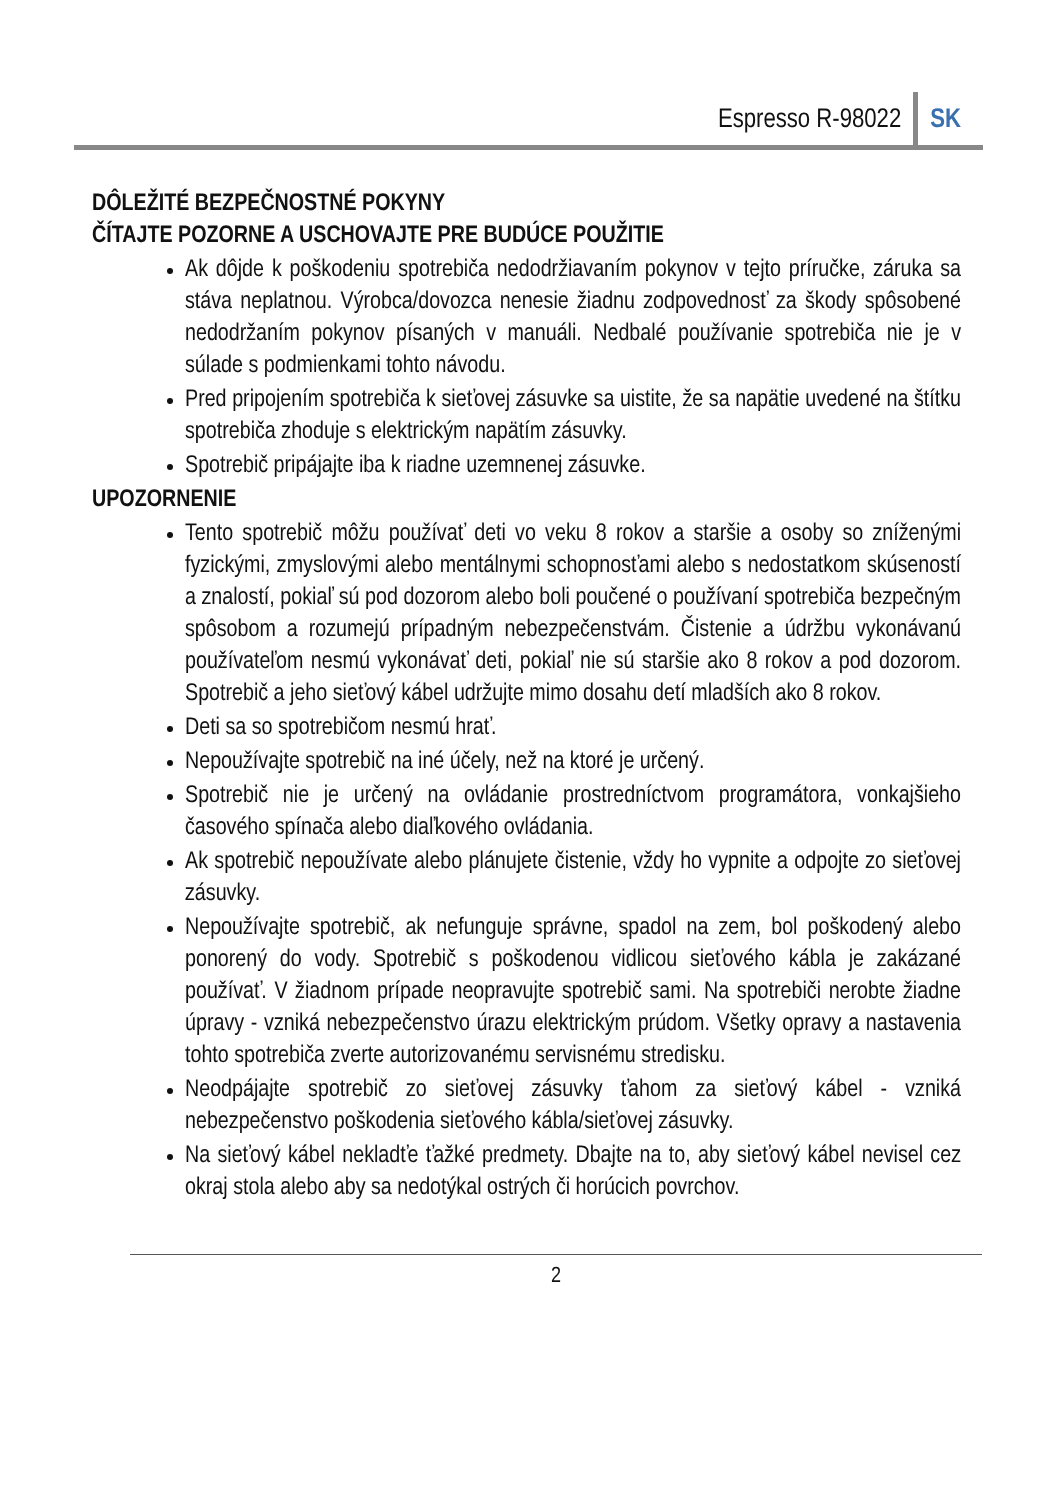Espresso R-98022 SK
DÔLEŽITÉ BEZPEČNOSTNÉ POKYNY
ČÍTAJTE POZORNE A USCHOVAJTE PRE BUDÚCE POUŽITIE
Ak dôjde k poškodeniu spotrebiča nedodržiavaním pokynov v tejto príručke, záruka sa stáva neplatnou. Výrobca/dovozca nenesie žiadnu zodpovednosť za škody spôsobené nedodržaním pokynov písaných v manuáli. Nedbalé používanie spotrebiča nie je v súlade s podmienkami tohto návodu.
Pred pripojením spotrebiča k sieťovej zásuvke sa uistite, že sa napätie uvedené na štítku spotrebiča zhoduje s elektrickým napätím zásuvky.
Spotrebič pripájajte iba k riadne uzemnenej zásuvke.
UPOZORNENIE
Tento spotrebič môžu používať deti vo veku 8 rokov a staršie a osoby so zníženými fyzickými, zmyslovými alebo mentálnymi schopnosťami alebo s nedostatkom skúseností a znalostí, pokiaľ sú pod dozorom alebo boli poučené o používaní spotrebiča bezpečným spôsobom a rozumejú prípadným nebezpečenstvám. Čistenie a údržbu vykonávanú používateľom nesmú vykonávať deti, pokiaľ nie sú staršie ako 8 rokov a pod dozorom. Spotrebič a jeho sieťový kábel udržujte mimo dosahu detí mladších ako 8 rokov.
Deti sa so spotrebičom nesmú hrať.
Nepoužívajte spotrebič na iné účely, než na ktoré je určený.
Spotrebič nie je určený na ovládanie prostredníctvom programátora, vonkajšieho časového spínača alebo diaľkového ovládania.
Ak spotrebič nepoužívate alebo plánujete čistenie, vždy ho vypnite a odpojte zo sieťovej zásuvky.
Nepoužívajte spotrebič, ak nefunguje správne, spadol na zem, bol poškodený alebo ponorený do vody. Spotrebič s poškodenou vidlicou sieťového kábla je zakázané používať. V žiadnom prípade neopravujte spotrebič sami. Na spotrebiči nerobte žiadne úpravy - vzniká nebezpečenstvo úrazu elektrickým prúdom. Všetky opravy a nastavenia tohto spotrebiča zverte autorizovanému servisnému stredisku.
Neodpájajte spotrebič zo sieťovej zásuvky ťahom za sieťový kábel - vzniká nebezpečenstvo poškodenia sieťového kábla/sieťovej zásuvky.
Na sieťový kábel nekladťe ťažké predmety. Dbajte na to, aby sieťový kábel nevisel cez okraj stola alebo aby sa nedotýkal ostrých či horúcich povrchov.
2